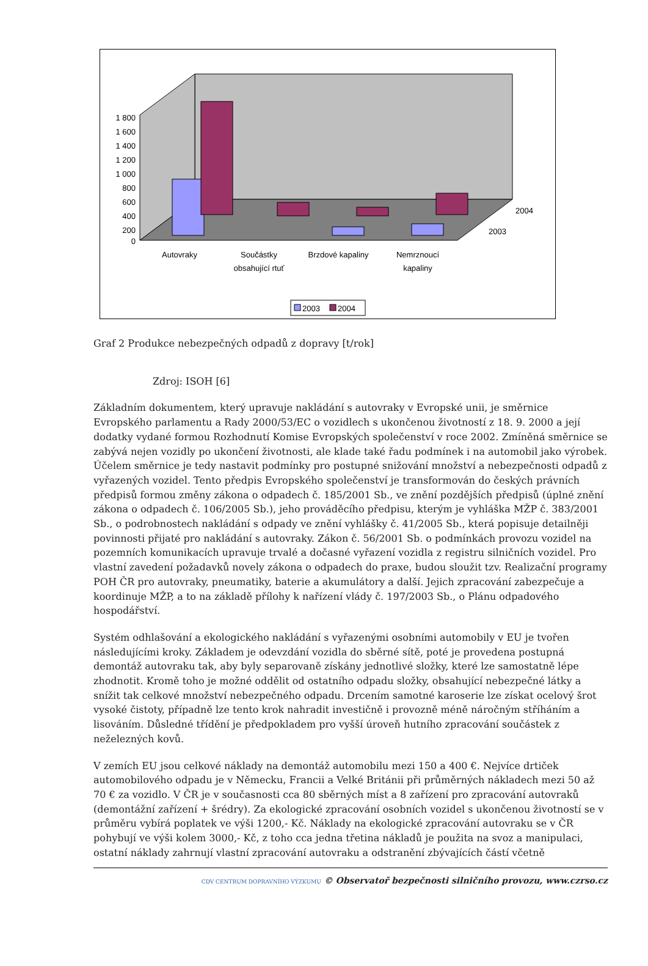1 800
1 600
1 400
1 200
1 000
800
600
400
200
0
Autovraky
Součástky
obsahující rtuť
Brzdové kapaliny
Nemrznoucí
kapaliny
2004
2003
2003
2004
Graf 2 Produkce nebezpečných odpadů z dopravy [t/rok]
Zdroj: ISOH [6]
Základním dokumentem, který upravuje nakládání s autovraky v Evropské unii, je směrnice Evropského parlamentu a Rady 2000/53/EC o vozidlech s ukončenou životností z 18. 9. 2000 a její dodatky vydané formou Rozhodnutí Komise Evropských společenství v roce 2002. Zmíněná směrnice se zabývá nejen vozidly po ukončení životnosti, ale klade také řadu podmínek i na automobil jako výrobek. Účelem směrnice je tedy nastavit podmínky pro postupné snižování množství a nebezpečnosti odpadů z vyřazených vozidel. Tento předpis Evropského společenství je transformován do českých právních předpisů formou změny zákona o odpadech č. 185/2001 Sb., ve znění pozdějších předpisů (úplné znění zákona o odpadech č. 106/2005 Sb.), jeho prováděcího předpisu, kterým je vyhláška MŽP č. 383/2001 Sb., o podrobnostech nakládání s odpady ve znění vyhlášky č. 41/2005 Sb., která popisuje detailněji povinnosti přijaté pro nakládání s autovraky. Zákon č. 56/2001 Sb. o podmínkách provozu vozidel na pozemních komunikacích upravuje trvalé a dočasné vyřazení vozidla z registru silničních vozidel. Pro vlastní zavedení požadavků novely zákona o odpadech do praxe, budou sloužit tzv. Realizační programy POH ČR pro autovraky, pneumatiky, baterie a akumulátory a další. Jejich zpracování zabezpečuje a koordinuje MŽP, a to na základě přílohy k nařízení vlády č. 197/2003 Sb., o Plánu odpadového hospodářství.
Systém odhlašování a ekologického nakládání s vyřazenými osobními automobily v EU je tvořen následujícími kroky. Základem je odevzdání vozidla do sběrné sítě, poté je provedena postupná demontáž autovraku tak, aby byly separovaně získány jednotlivé složky, které lze samostatně lépe zhodnotit. Kromě toho je možné oddělit od ostatního odpadu složky, obsahující nebezpečné látky a snížit tak celkové množství nebezpečného odpadu. Drcením samotné karoserie lze získat ocelový šrot vysoké čistoty, případně lze tento krok nahradit investičně i provozně méně náročným stříháním a lisováním. Důsledné třídění je předpokladem pro vyšší úroveň hutního zpracování součástek z neželezných kovů.
V zemích EU jsou celkové náklady na demontáž automobilu mezi 150 a 400 €. Nejvíce drtiček automobilového odpadu je v Německu, Francii a Velké Británii při průměrných nákladech mezi 50 až 70 € za vozidlo. V ČR je v současnosti cca 80 sběrných míst a 8 zařízení pro zpracování autovraků (demontážní zařízení + šrédry). Za ekologické zpracování osobních vozidel s ukončenou životností se v průměru vybírá poplatek ve výši 1200,- Kč. Náklady na ekologické zpracování autovraku se v ČR pohybují ve výši kolem 3000,- Kč, z toho cca jedna třetina nákladů je použita na svoz a manipulaci, ostatní náklady zahrnují vlastní zpracování autovraku a odstranění zbývajících částí včetně
CDV CENTRUM DOPRAVNÍHO VÝZKUMU © Observatoř bezpečnosti silničního provozu, www.czrso.cz